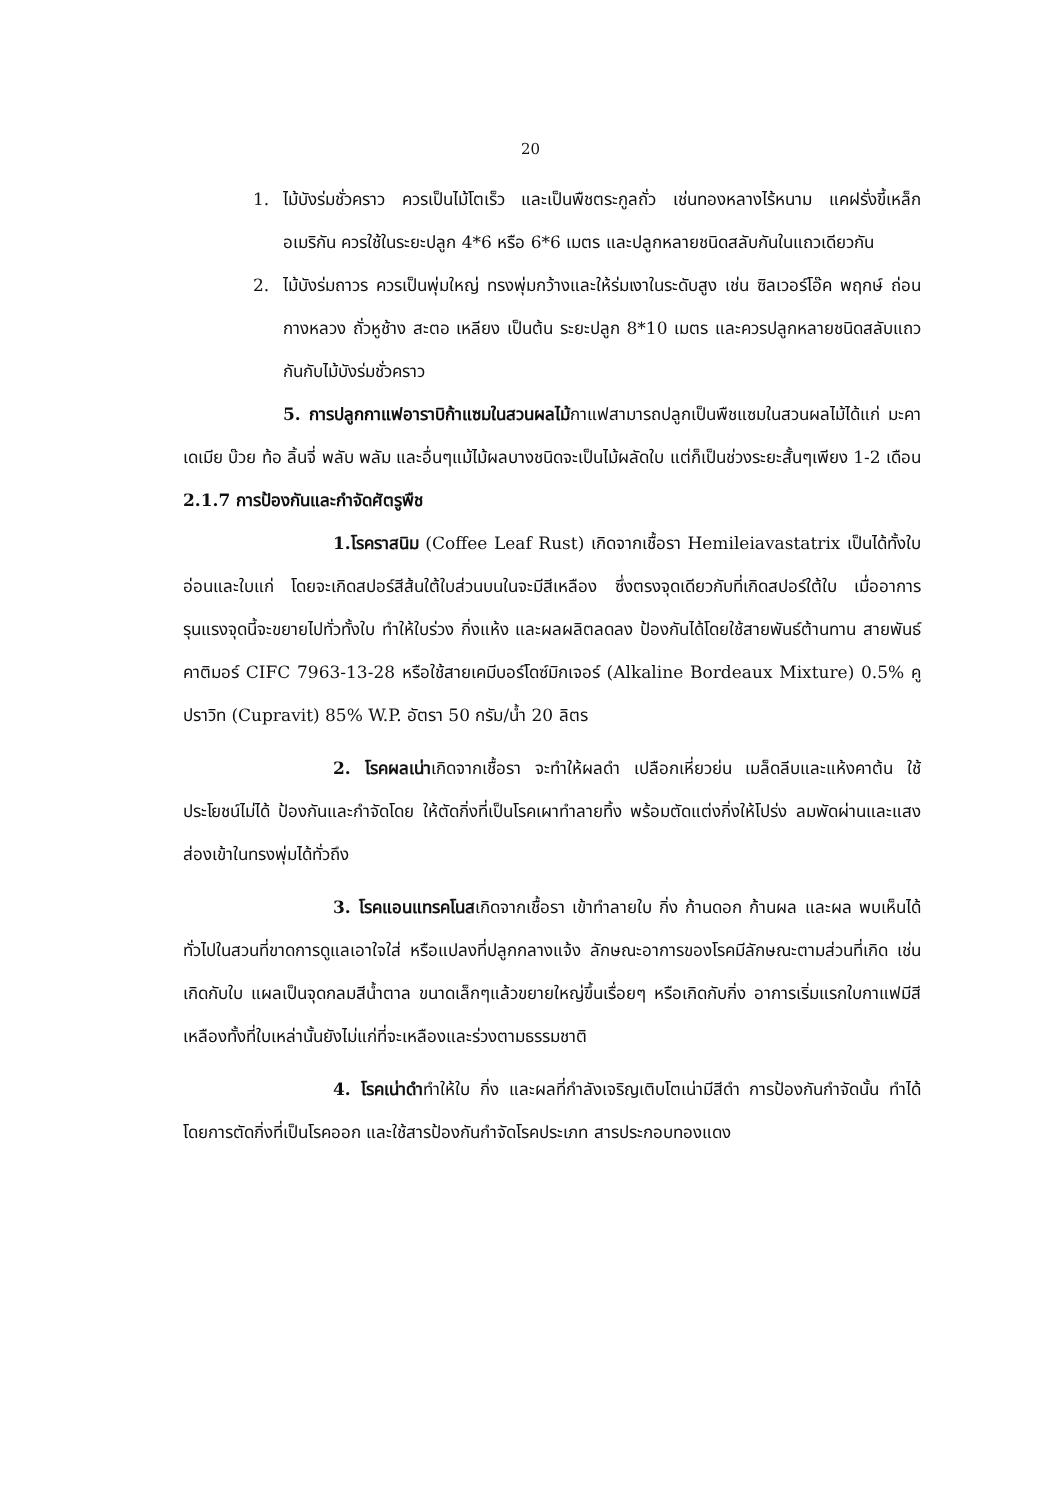20
1. ไม้บังร่มชั่วคราว ควรเป็นไม้โตเร็ว และเป็นพืชตระกูลถั่ว เช่นทองหลางไร้หนาม แคฝรั่งขี้เหล็กอเมริกัน ควรใช้ในระยะปลูก 4*6 หรือ 6*6 เมตร และปลูกหลายชนิดสลับกันในแถวเดียวกัน
2. ไม้บังร่มถาวร ควรเป็นพุ่มใหญ่ ทรงพุ่มกว้างและให้ร่มเงาในระดับสูง เช่น ซิลเวอร์โอ๊ค พฤกษ์ ถ่อน กางหลวง ถั่วหูช้าง สะตอ เหลียง เป็นต้น ระยะปลูก 8*10 เมตร และควรปลูกหลายชนิดสลับแถวกันกับไม้บังร่มชั่วคราว
5. การปลูกกาแฟอาราบิก้าแซมในสวนผลไม้กาแฟสามารถปลูกเป็นพืชแซมในสวนผลไม้ได้แก่ มะคาเดเมีย บ๊วย ท้อ ลิ้นจี่ พลับ พลัม และอื่นๆแม้ไม้ผลบางชนิดจะเป็นไม้ผลัดใบ แต่ก็เป็นช่วงระยะสั้นๆเพียง 1-2 เดือน
2.1.7 การป้องกันและกำจัดศัตรูพืช
1.โรคราสนิม (Coffee Leaf Rust) เกิดจากเชื้อรา Hemileiavastatrix เป็นได้ทั้งใบอ่อนและใบแก่ โดยจะเกิดสปอร์สีส้นใต้ใบส่วนบนในจะมีสีเหลือง ซึ่งตรงจุดเดียวกับที่เกิดสปอร์ใต้ใบ เมื่ออาการรุนแรงจุดนี้จะขยายไปทั่วทั้งใบ ทำให้ใบร่วง กิ่งแห้ง และผลผลิตลดลง ป้องกันได้โดยใช้สายพันธ์ต้านทาน สายพันธ์คาติมอร์ CIFC 7963-13-28 หรือใช้สายเคมีบอร์โดซ์มิกเจอร์ (Alkaline Bordeaux Mixture) 0.5% คูปราวิท (Cupravit) 85% W.P. อัตรา 50 กรัม/น้ำ 20 ลิตร
2. โรคผลเน่าเกิดจากเชื้อรา จะทำให้ผลดำ เปลือกเหี่ยวย่น เมล็ดลีบและแห้งคาต้น ใช้ประโยชน์ไม่ได้ ป้องกันและกำจัดโดย ให้ตัดกิ่งที่เป็นโรคเผาทำลายทิ้ง พร้อมตัดแต่งกิ่งให้โปร่ง ลมพัดผ่านและแสงส่องเข้าในทรงพุ่มได้ทั่วถึง
3. โรคแอนแทรคโนสเกิดจากเชื้อรา เข้าทำลายใบ กิ่ง ก้านดอก ก้านผล และผล พบเห็นได้ทั่วไปในสวนที่ขาดการดูแลเอาใจใส่ หรือแปลงที่ปลูกกลางแจ้ง ลักษณะอาการของโรคมีลักษณะตามส่วนที่เกิด เช่นเกิดกับใบ แผลเป็นจุดกลมสีน้ำตาล ขนาดเล็กๆแล้วขยายใหญ่ขึ้นเรื่อยๆ หรือเกิดกับกิ่ง อาการเริ่มแรกใบกาแฟมีสีเหลืองทั้งที่ใบเหล่านั้นยังไม่แก่ที่จะเหลืองและร่วงตามธรรมชาติ
4. โรคเน่าดำทำให้ใบ กิ่ง และผลที่กำลังเจริญเติบโตเน่ามีสีดำ การป้องกันกำจัดนั้น ทำได้โดยการตัดกิ่งที่เป็นโรคออก และใช้สารป้องกันกำจัดโรคประเภท สารประกอบทองแดง